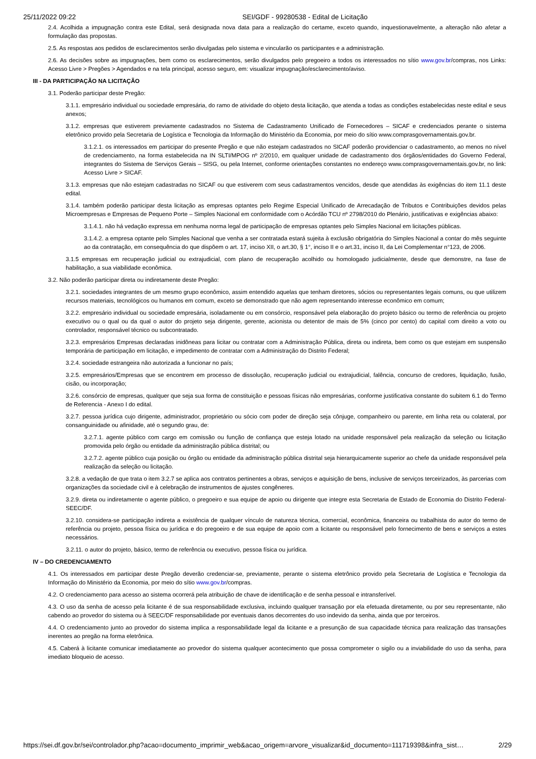25/11/2022 09:22 SEI/GDF - 99280538 - Edital de Licitação
2.4. Acolhida a impugnação contra este Edital, será designada nova data para a realização do certame, exceto quando, inquestionavelmente, a alteração não afetar a formulação das propostas.
2.5. As respostas aos pedidos de esclarecimentos serão divulgadas pelo sistema e vincularão os participantes e a administração.
2.6. As decisões sobre as impugnações, bem como os esclarecimentos, serão divulgados pelo pregoeiro a todos os interessados no sítio www.gov.br/compras, nos Links: Acesso Livre > Pregões > Agendados e na tela principal, acesso seguro, em: visualizar impugnação/esclarecimento/aviso.
III - DA PARTICIPAÇÃO NA LICITAÇÃO
3.1. Poderão participar deste Pregão:
3.1.1. empresário individual ou sociedade empresária, do ramo de atividade do objeto desta licitação, que atenda a todas as condições estabelecidas neste edital e seus anexos;
3.1.2. empresas que estiverem previamente cadastrados no Sistema de Cadastramento Unificado de Fornecedores – SICAF e credenciados perante o sistema eletrônico provido pela Secretaria de Logística e Tecnologia da Informação do Ministério da Economia, por meio do sítio www.comprasgovernamentais.gov.br.
3.1.2.1. os interessados em participar do presente Pregão e que não estejam cadastrados no SICAF poderão providenciar o cadastramento, ao menos no nível de credenciamento, na forma estabelecida na IN SLTI/MPOG nº 2/2010, em qualquer unidade de cadastramento dos órgãos/entidades do Governo Federal, integrantes do Sistema de Serviços Gerais – SISG, ou pela Internet, conforme orientações constantes no endereço www.comprasgovernamentais.gov.br, no link: Acesso Livre > SICAF.
3.1.3. empresas que não estejam cadastradas no SICAF ou que estiverem com seus cadastramentos vencidos, desde que atendidas às exigências do item 11.1 deste edital.
3.1.4. também poderão participar desta licitação as empresas optantes pelo Regime Especial Unificado de Arrecadação de Tributos e Contribuições devidos pelas Microempresas e Empresas de Pequeno Porte – Simples Nacional em conformidade com o Acórdão TCU nº 2798/2010 do Plenário, justificativas e exigências abaixo:
3.1.4.1. não há vedação expressa em nenhuma norma legal de participação de empresas optantes pelo Simples Nacional em licitações públicas.
3.1.4.2. a empresa optante pelo Simples Nacional que venha a ser contratada estará sujeita à exclusão obrigatória do Simples Nacional a contar do mês seguinte ao da contratação, em consequência do que dispõem o art. 17, inciso XII, o art.30, § 1°, inciso II e o art.31, inciso II, da Lei Complementar n°123, de 2006.
3.1.5 empresas em recuperação judicial ou extrajudicial, com plano de recuperação acolhido ou homologado judicialmente, desde que demonstre, na fase de habilitação, a sua viabilidade econômica.
3.2. Não poderão participar direta ou indiretamente deste Pregão:
3.2.1. sociedades integrantes de um mesmo grupo econômico, assim entendido aquelas que tenham diretores, sócios ou representantes legais comuns, ou que utilizem recursos materiais, tecnológicos ou humanos em comum, exceto se demonstrado que não agem representando interesse econômico em comum;
3.2.2. empresário individual ou sociedade empresária, isoladamente ou em consórcio, responsável pela elaboração do projeto básico ou termo de referência ou projeto executivo ou o qual ou da qual o autor do projeto seja dirigente, gerente, acionista ou detentor de mais de 5% (cinco por cento) do capital com direito a voto ou controlador, responsável técnico ou subcontratado.
3.2.3. empresários Empresas declaradas inidôneas para licitar ou contratar com a Administração Pública, direta ou indireta, bem como os que estejam em suspensão temporária de participação em licitação, e impedimento de contratar com a Administração do Distrito Federal;
3.2.4. sociedade estrangeira não autorizada a funcionar no país;
3.2.5. empresários/Empresas que se encontrem em processo de dissolução, recuperação judicial ou extrajudicial, falência, concurso de credores, liquidação, fusão, cisão, ou incorporação;
3.2.6. consórcio de empresas, qualquer que seja sua forma de constituição e pessoas físicas não empresárias, conforme justificativa constante do subitem 6.1 do Termo de Referencia - Anexo I do edital.
3.2.7. pessoa jurídica cujo dirigente, administrador, proprietário ou sócio com poder de direção seja cônjuge, companheiro ou parente, em linha reta ou colateral, por consanguinidade ou afinidade, até o segundo grau, de:
3.2.7.1. agente público com cargo em comissão ou função de confiança que esteja lotado na unidade responsável pela realização da seleção ou licitação promovida pelo órgão ou entidade da administração pública distrital; ou
3.2.7.2. agente público cuja posição ou órgão ou entidade da administração pública distrital seja hierarquicamente superior ao chefe da unidade responsável pela realização da seleção ou licitação.
3.2.8. a vedação de que trata o item 3.2.7 se aplica aos contratos pertinentes a obras, serviços e aquisição de bens, inclusive de serviços terceirizados, às parcerias com organizações da sociedade civil e à celebração de instrumentos de ajustes congêneres.
3.2.9. direta ou indiretamente o agente público, o pregoeiro e sua equipe de apoio ou dirigente que integre esta Secretaria de Estado de Economia do Distrito Federal-SEEC/DF.
3.2.10. considera-se participação indireta a existência de qualquer vínculo de natureza técnica, comercial, econômica, financeira ou trabalhista do autor do termo de referência ou projeto, pessoa física ou jurídica e do pregoeiro e de sua equipe de apoio com a licitante ou responsável pelo fornecimento de bens e serviços a estes necessários.
3.2.11. o autor do projeto, básico, termo de referência ou executivo, pessoa física ou jurídica.
IV – DO CREDENCIAMENTO
4.1. Os interessados em participar deste Pregão deverão credenciar-se, previamente, perante o sistema eletrônico provido pela Secretaria de Logística e Tecnologia da Informação do Ministério da Economia, por meio do sítio www.gov.br/compras.
4.2. O credenciamento para acesso ao sistema ocorrerá pela atribuição de chave de identificação e de senha pessoal e intransferível.
4.3. O uso da senha de acesso pela licitante é de sua responsabilidade exclusiva, incluindo qualquer transação por ela efetuada diretamente, ou por seu representante, não cabendo ao provedor do sistema ou à SEEC/DF responsabilidade por eventuais danos decorrentes do uso indevido da senha, ainda que por terceiros.
4.4. O credenciamento junto ao provedor do sistema implica a responsabilidade legal da licitante e a presunção de sua capacidade técnica para realização das transações inerentes ao pregão na forma eletrônica.
4.5. Caberá à licitante comunicar imediatamente ao provedor do sistema qualquer acontecimento que possa comprometer o sigilo ou a inviabilidade do uso da senha, para imediato bloqueio de acesso.
https://sei.df.gov.br/sei/controlador.php?acao=documento_imprimir_web&acao_origem=arvore_visualizar&id_documento=111719398&infra_sist… 2/29